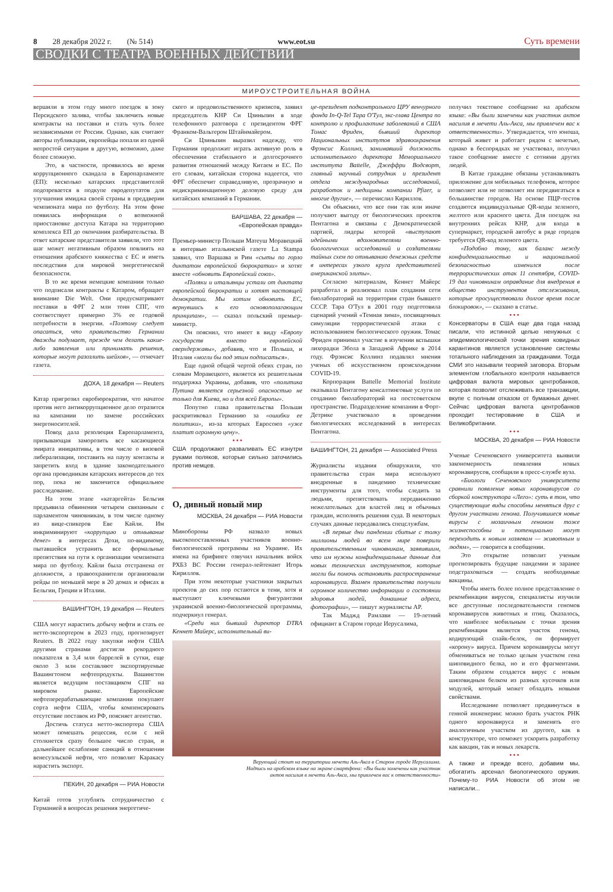8 28 декабря 2022 г. (№ 514) www.eot.su Суть времени
СВОДКИ С ТЕАТРА ВОЕННЫХ ДЕЙСТВИЙ
МИРОУСТРОИТЕЛЬНАЯ ВОЙНА
вершили в этом году много поездок в зону Персидского залива, чтобы заключить новые контракты на поставки и стать чуть более независимыми от России. Однако, как считают авторы публикации, европейцы попали из одной непростой ситуации в другую, возможно, даже более сложную.
Это, в частности, проявилось во время коррупционного скандала в Европарламенте (ЕП): несколько катарских представителей подозревается в подкупе евродепутатов для улучшения имиджа своей страны в преддверии чемпионата мира по футболу. На этом фоне появилась информация о возможной приостановке доступа Катара на территорию комплекса ЕП до окончания разбирательства. В ответ катарские представители заявили, что этот шаг может негативным образом повлиять на отношения арабского княжества с ЕС и иметь последствия для мировой энергетической безопасности.
В то же время немецкие компании только что подписали контракты с Катаром, обращает внимание Die Welt. Они предусматривают поставки в ФРГ 2 млн тонн СПГ, что соответствует примерно 3% ее годовой потребности в энергии. «Поэтому следует опасаться, что правительство Германии дважды подумает, прежде чем делать какие-либо заявления или принимать решения, которые могут разозлить шейхов», — отмечает газета.
ДОХА, 18 декабря — Reuters
Катар пригрозил евробюрократии, что начатое против него антикоррупционное дело отразится на кампании по замене российских энергоносителей.
Повод дала резолюция Европарламента, призывающая заморозить все касающиеся эмирата инициативы, в том числе о визовой либерализации, поставить на паузу контакты и запретить вход в здание законодательного органа проводникам катарских интересов до тех пор, пока не закончится официальное расследование.
На этом этапе «катаргейта» Бельгия предъявила обвинения четырем связанным с парламентом чиновникам, в том числе одному из вице-спикеров Еве Кайли. Им инкриминируют «коррупцию и отмывание денег» в интересах Дохи, по-видимому, пытавшейся устранить все формальные препятствия на пути к организации чемпионата мира по футболу. Кайли была отстранена от должности, а правоохранители организовали рейды по меньшей мере в 20 домах и офисах в Бельгии, Греции и Италии.
ВАШИНГТОН, 19 декабря — Reuters
США могут нарастить добычу нефти и стать ее нетто-экспортером в 2023 году, прогнозирует Reuters. В 2022 году закупки нефти США другими странами достигли рекордного показателя в 3,4 млн баррелей в сутки, еще около 3 млн составляют экспортируемые Вашингтоном нефтепродукты. Вашингтон является ведущим поставщиком СПГ на мировом рынке. Европейские нефтеперерабатывающие компании покупают сорта нефти США, чтобы компенсировать отсутствие поставок из РФ, поясняет агентство.
Достичь статуса нетто-экспортера США может помешать рецессия, если с ней столкнется сразу большое число стран, и дальнейшее ослабление санкций в отношении венесуэльской нефти, что позволит Каракасу нарастить экспорт.
ПЕКИН, 20 декабря — РИА Новости
Китай готов углублять сотрудничество с Германией в вопросах решения энергетиче-
ского и продовольственного кризисов, заявил председатель КНР Си Цзиньпин в ходе телефонного разговора с президентом ФРГ Франком-Вальтером Штайнмайером.
Си Цзиньпин выразил надежду, что Германия продолжит играть активную роль в обеспечении стабильного и долгосрочного развития отношений между Китаем и ЕС. По его словам, китайская сторона надеется, что ФРГ обеспечит справедливую, прозрачную и недискриминационную деловую среду для китайских компаний в Германии.
ВАРШАВА, 22 декабря —
«Европейская правда»
Премьер-министр Польши Матеуш Моравецкий в интервью итальянской газете La Stampa заявил, что Варшава и Рим «сыты по горло диктатом европейской бюрократии» и хотят вместе «обновить Европейский союз».
«Поляки и итальянцы устали от диктата европейской бюрократии и хотят настоящей демократии. Мы хотим обновить ЕС, вернувшись к его основополагающим принципам», — сказал польский премьер-министр.
Он пояснил, что имеет в виду «Европу государств вместо европейской сверхдержавы», добавив, что и Польша, и Италия «могли бы под этим подписаться».
Еще одной общей чертой обеих стран, по словам Моравецкого, является их решительная поддержка Украины, добавив, что «политика Путина является серьезной опасностью не только для Киева, но и для всей Европы».
Попутно глава правительства Польши раскритиковал Германию за «ошибки ее политики», из-за которых Евросоюз «уже платит огромную цену».
• • •
США продолжают разваливать ЕС изнутри руками поляков, которые сильно заточились против немцев.
О, дивный новый мир
МОСКВА, 24 декабря — РИА Новости
Минобороны РФ назвало новых высокопоставленных участников военно-биологической программы на Украине. Их имена на брифинге озвучил начальник войск РХБЗ ВС России генерал-лейтенант Игорь Кириллов.
При этом некоторые участники закрытых проектов до сих пор остаются в тени, хотя и выступают ключевыми фигурантами украинской военно-биологической программы, подчеркнул генерал.
«Среди них бывший директор DTRA Кеннет Майерс, исполнительный ви-
це-президент подконтрольного ЦРУ венчурного фонда In-Q-Tel Тара О'Тул, экс-глава Центра по контролю и профилактике заболеваний в США Томас Фриден, бывший директор Национальных институтов здравоохранения Фрэнсис Коллинз, занимавший должность исполнительного директора Мемориального института Battelle, Джеффри Водсворт, главный научный сотрудник и президент отдела международных исследований, разработок и медицины компании Pfizer, и многие другие», — перечислил Кириллов.
Он объяснил, что все они так или иначе получают выгоду от биологических проектов Пентагона и связаны с Демократической партией, лидеры которой «выступают идейными вдохновителями военно-биологических исследований и создателями тайных схем по отмыванию денежных средств в интересах узкого круга представителей американской элиты».
Согласно материалам, Кеннет Майерс разработал и реализовал план создания сети биолабораторий на территории стран бывшего СССР. Тара О'Тул в 2001 году подготовила сценарий учений «Темная зима», посвященных симуляции террористической атаки с использованием биологического оружия. Томас Фриден принимал участие в изучении вспышки лихорадки Эбола в Западной Африке в 2014 году. Фрэнсис Коллинз подавлял мнения ученых об искусственном происхождении COVID-19.
Корпорация Battelle Memorial Institute оказывала Пентагону консалтинговые услуги по созданию биолабораторий на постсоветском пространстве. Подразделение компании в Форт-Детрике участвовало в проведении биологических исследований в интересах Пентагона.
ВАШИНГТОН, 21 декабря — Associated Press
Журналисты издания обнаружили, что правительства стран мира используют внедренные в пандемию технические инструменты для того, чтобы следить за людьми, препятствовать передвижению нежелательных для властей лиц и обычных граждан, исполнять решения суда. В некоторых случаях данные передавались спецслужбам.
«В первые дни пандемии сбитые с толку миллионы людей во всем мире поверили правительственным чиновникам, заявившим, что им нужны конфиденциальные данные для новых технических инструментов, которые могли бы помочь остановить распространение коронавируса. Взамен правительства получили огромное количество информации о состоянии здоровья людей, домашние адреса, фотографии», — пишут журналисты AP.
Так Маджд Рамлави — 19-летний официант в Старом городе Иерусалима,
Верующий стоит на территории мечети Аль-Акса в Старом городе Иерусалима.
Надпись на арабском языке на экране смартфона: «Вы были замечены как участник
актов насилия в мечети Аль-Акса, мы привлечем вас к ответственности»
получил текстовое сообщение на арабском языке: «Вы были замечены как участник актов насилия в мечети Аль-Акса, мы привлечем вас к ответственности». Утверждается, что юноша, который живет и работает рядом с мечетью, однако в беспорядках не участвовал, получил такое сообщение вместе с сотнями других людей.
В Китае граждане обязаны устанавливать приложение для мобильных телефонов, которое позволяет или не позволяет им передвигаться в большинстве городов. На основе ПЦР-тестов создаются индивидуальные QR-коды зеленого, желтого или красного цвета. Для поездок на внутренних рейсах КНР, для входа в супермаркет, городской автобус в ряде городов требуется QR-код зеленого цвета.
«Подобно тому, как баланс между конфиденциальностью и национальной безопасностью изменился после террористических атак 11 сентября, COVID-19 дал чиновникам оправдание для внедрения в общество инструментов отслеживания, которые просуществовали долгое время после блокировок», — сказано в статье.
• • •
Консерваторы в США еще два года назад писали, что истинной целью ненужных с эпидемиологической точки зрения ковидных карантинов является установление системы тотального наблюдения за гражданами. Тогда СМИ это называли теорией заговора. Вторым элементом глобального контроля называется цифровая валюта мировых центробанков, которая позволит отслеживать все транзакции, вкупе с полным отказом от бумажных денег. Сейчас цифровая валюта центробанков проходит тестирование в США и Великобритании.
• • •
МОСКВА, 20 декабря — РИА Новости
Ученые Сеченовского университета выявили закономерность появления новых коронавирусов, сообщили в пресс-службе вуза.
«Биологи Сеченовского университета сравнили появление новых коронавирусов со сборкой конструктора «Лего»: суть в том, что существующие виды способны меняться друг с другом участками генома. Получившиеся новые вирусы с мозаичным геномом тоже жизнеспособны и потенциально могут переходить к новым хозяевам — животным и людям», — говорится в сообщении.
Это открытие позволит ученым прогнозировать будущие пандемии и заранее подстраховаться — создать необходимые вакцины.
Чтобы иметь более полное представление о рекомбинации вирусов, специалисты изучили все доступные последовательности геномов коронавирусов животных и птиц. Оказалось, что наиболее мобильным с точки зрения рекомбинации является участок генома, кодирующий спайк-белок, он формирует «корону» вируса. Причем коронавирусы могут обмениваться не только целым участком гена шиповидного белка, но и его фрагментами. Таким образом создается вирус с новым шиповидным белком из разных кусочков или модулей, который может обладать новыми свойствами.
Исследование позволяет продвинуться в генной инженерии: можно брать участок РНК одного коронавируса и заменять его аналогичным участком из другого, как в конструкторе, что поможет ускорить разработку как вакцин, так и новых лекарств.
• • •
А также и прежде всего, добавим мы, обогатить арсенал биологического оружия. Почему-то РИА Новости об этом не написали...